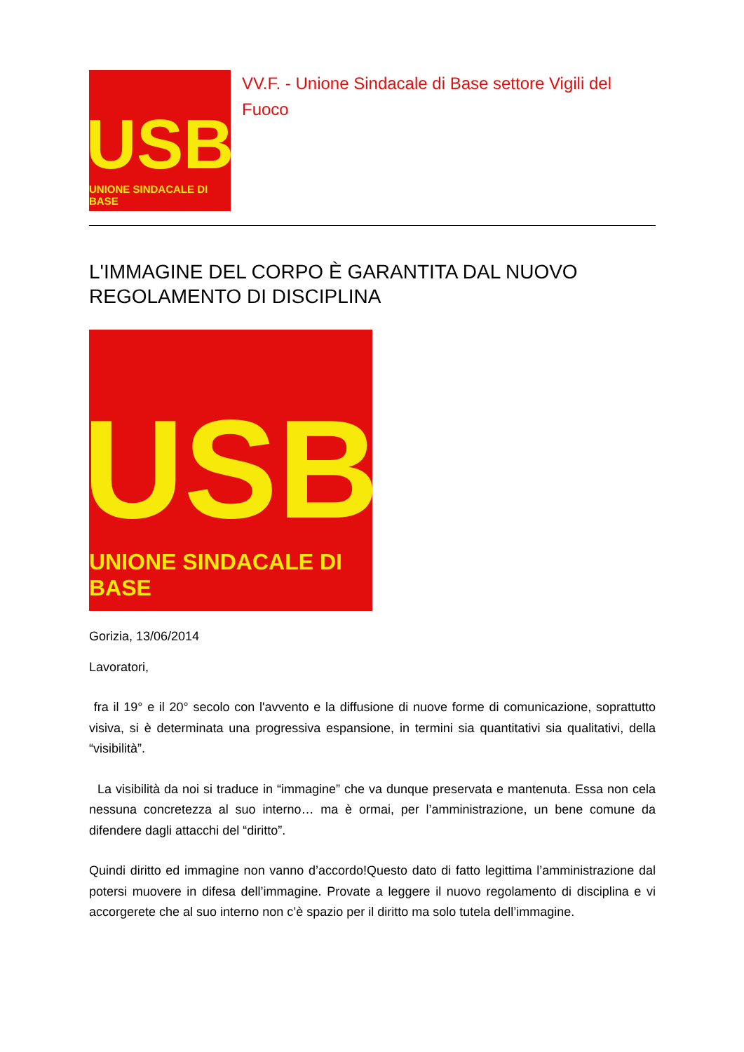USB
UNIONE SINDACALE DI BASE
VV.F. - Unione Sindacale di Base settore Vigili del Fuoco
L'IMMAGINE DEL CORPO È GARANTITA DAL NUOVO REGOLAMENTO DI DISCIPLINA
USB
UNIONE SINDACALE DI BASE
Gorizia, 13/06/2014
Lavoratori,
fra il 19° e il 20° secolo con l'avvento e la diffusione di nuove forme di comunicazione, soprattutto visiva, si è determinata una progressiva espansione, in termini sia quantitativi sia qualitativi, della “visibilità”.
La visibilità da noi si traduce in “immagine” che va dunque preservata e mantenuta. Essa non cela nessuna concretezza al suo interno… ma è ormai, per l’amministrazione, un bene comune da difendere dagli attacchi del “diritto”.
Quindi diritto ed immagine non vanno d’accordo!Questo dato di fatto legittima l’amministrazione dal potersi muovere in difesa dell’immagine. Provate a leggere il nuovo regolamento di disciplina e vi accorgerete che al suo interno non c’è spazio per il diritto ma solo tutela dell’immagine.